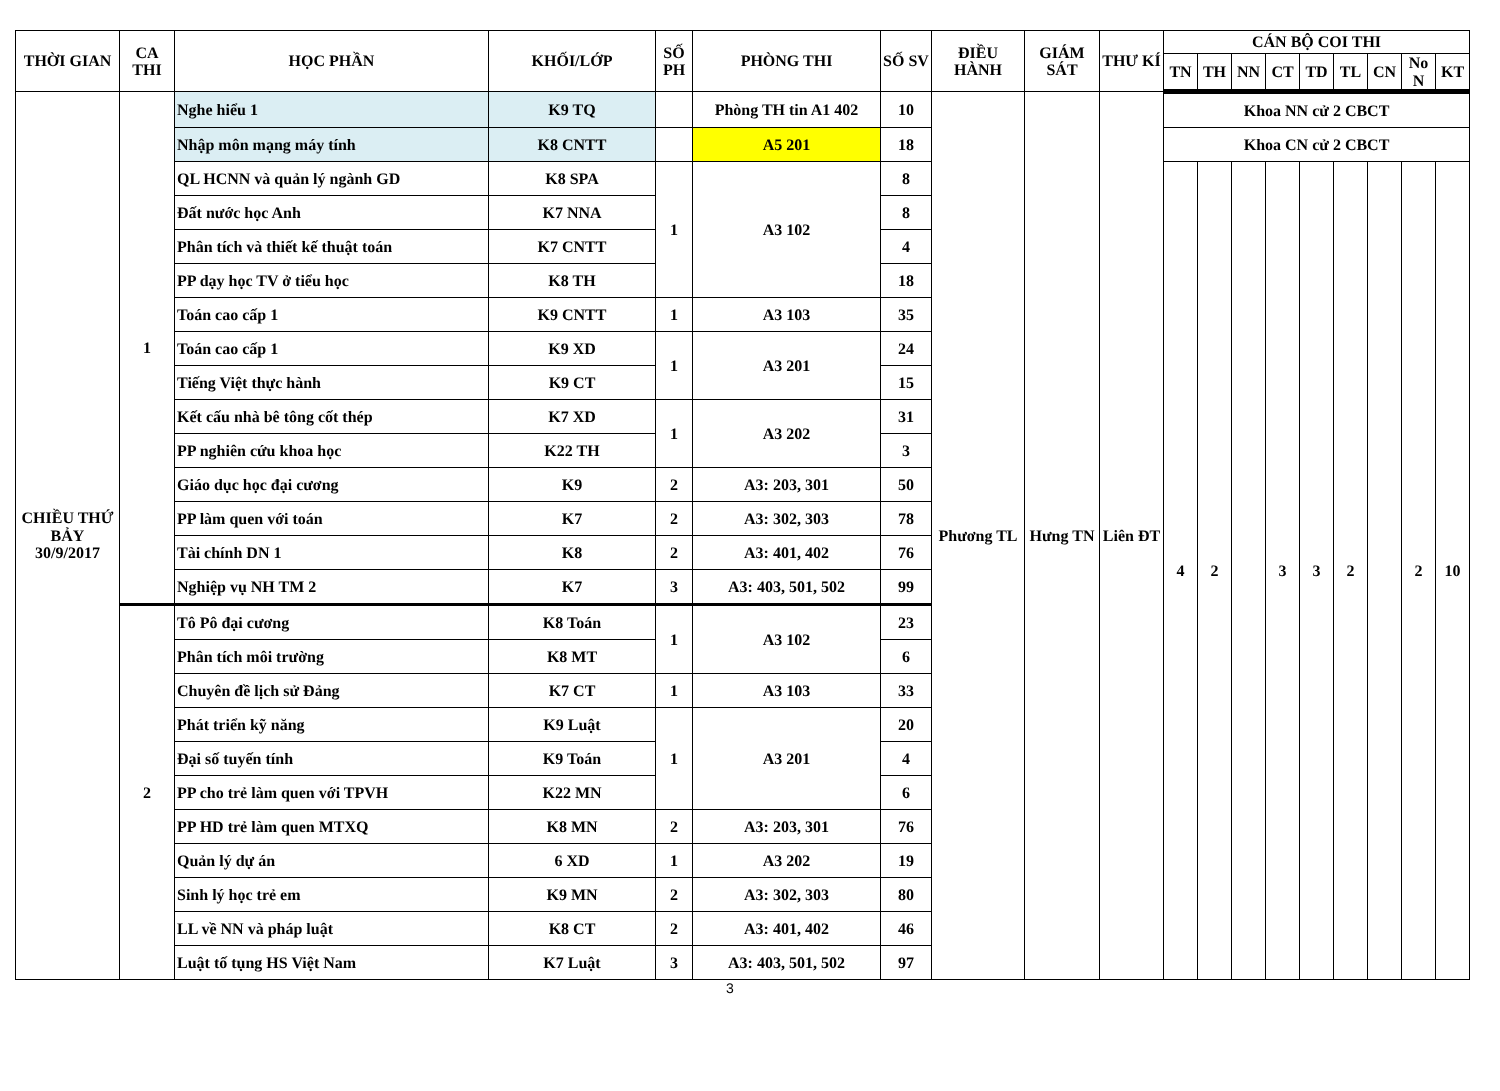| THỜI GIAN | CA THI | HỌC PHẦN | KHỐI/LỚP | SỐ PH | PHÒNG THI | SỐ SV | ĐIỀU HÀNH | GIÁM SÁT | THƯ KÍ | CÁN BỘ COI THI | | | | | | | | |
| --- | --- | --- | --- | --- | --- | --- | --- | --- | --- | --- | --- | --- | --- | --- | --- | --- | --- | --- |
| | | | | | | | | | | TN | TH | NN | CT | TD | TL | CN | No N | KT |
| CHIỀU THỨ BẢY 30/9/2017 | 1 | Nghe hiểu 1 | K9 TQ | | Phòng TH tin A1 402 | 10 | Phương TL | Hưng TN | Liên ĐT | Khoa NN cử 2 CBCT | | | | | | | | |
| | | Nhập môn mạng máy tính | K8 CNTT | | A5 201 | 18 | | | | Khoa CN cử 2 CBCT | | | | | | | | |
| | | QL HCNN và quản lý ngành GD | K8 SPA | 1 | A3 102 | 8 | | | | 4 | 2 | | 3 | 3 | 2 | | 2 | 10 |
| | | Đất nước học Anh | K7 NNA | | | 8 | | | | | | | | | | | | |
| | | Phân tích và thiết kế thuật toán | K7 CNTT | | | 4 | | | | | | | | | | | | |
| | | PP dạy học TV ở tiểu học | K8 TH | | | 18 | | | | | | | | | | | | |
| | | Toán cao cấp 1 | K9 CNTT | 1 | A3 103 | 35 | | | | | | | | | | | | |
| | | Toán cao cấp 1 | K9 XD | 1 | A3 201 | 24 | | | | | | | | | | | | |
| | | Tiếng Việt thực hành | K9 CT | | | 15 | | | | | | | | | | | | |
| | | Kết cấu nhà bê tông cốt thép | K7 XD | 1 | A3 202 | 31 | | | | | | | | | | | | |
| | | PP nghiên cứu khoa học | K22 TH | | | 3 | | | | | | | | | | | | |
| | | Giáo dục học đại cương | K9 | 2 | A3: 203, 301 | 50 | | | | | | | | | | | | |
| | | PP làm quen với toán | K7 | 2 | A3: 302, 303 | 78 | | | | | | | | | | | | |
| | | Tài chính DN 1 | K8 | 2 | A3: 401, 402 | 76 | | | | | | | | | | | | |
| | | Nghiệp vụ NH TM 2 | K7 | 3 | A3: 403, 501, 502 | 99 | | | | | | | | | | | | |
| | 2 | Tô Pô đại cương | K8 Toán | 1 | A3 102 | 23 | | | | | | | | | | | | |
| | | Phân tích môi trường | K8 MT | | | 6 | | | | | | | | | | | | |
| | | Chuyên đề lịch sử Đảng | K7 CT | 1 | A3 103 | 33 | | | | | | | | | | | | |
| | | Phát triển kỹ năng | K9 Luật | 1 | A3 201 | 20 | | | | | | | | | | | | |
| | | Đại số tuyến tính | K9 Toán | | | 4 | | | | | | | | | | | | |
| | | PP cho trẻ làm quen với TPVH | K22 MN | | | 6 | | | | | | | | | | | | |
| | | PP HD trẻ làm quen MTXQ | K8 MN | 2 | A3: 203, 301 | 76 | | | | | | | | | | | | |
| | | Quản lý dự án | 6 XD | 1 | A3 202 | 19 | | | | | | | | | | | | |
| | | Sinh lý học trẻ em | K9 MN | 2 | A3: 302, 303 | 80 | | | | | | | | | | | | |
| | | LL về NN và pháp luật | K8 CT | 2 | A3: 401, 402 | 46 | | | | | | | | | | | | |
| | | Luật tố tụng HS Việt Nam | K7 Luật | 3 | A3: 403, 501, 502 | 97 | | | | | | | | | | | | |
3